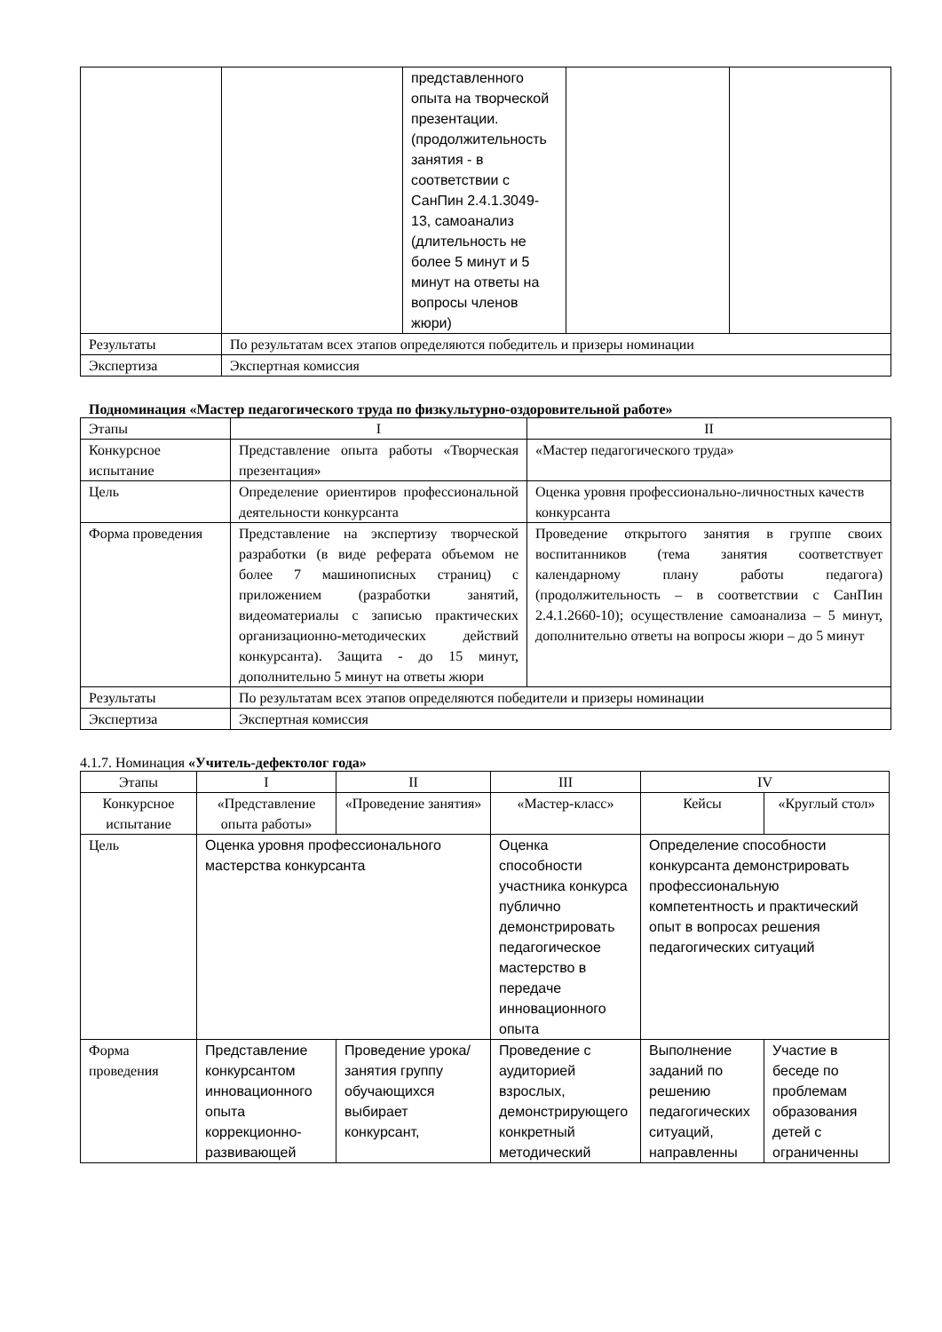| | | представленного опыта на творческой презентации. (продолжительность занятия - в соответствии с СанПин 2.4.1.3049-13, самоанализ (длительность не более 5 минут и 5 минут на ответы на вопросы членов жюри) | | |
| Результаты | По результатам всех этапов определяются победитель и призеры номинации | | | |
| Экспертиза | Экспертная комиссия | | | |
Подноминация «Мастер педагогического труда по физкультурно-оздоровительной работе»
| Этапы | I | II |
| Конкурсное испытание | Представление опыта работы «Творческая презентация» | «Мастер педагогического труда» |
| Цель | Определение ориентиров профессиональной деятельности конкурсанта | Оценка уровня профессионально-личностных качеств конкурсанта |
| Форма проведения | Представление на экспертизу творческой разработки (в виде реферата объемом не более 7 машинописных страниц) с приложением (разработки занятий, видеоматериалы с записью практических организационно-методических действий конкурсанта). Защита - до 15 минут, дополнительно 5 минут на ответы жюри | Проведение открытого занятия в группе своих воспитанников (тема занятия соответствует календарному плану работы педагога) (продолжительность – в соответствии с СанПин 2.4.1.2660-10); осуществление самоанализа – 5 минут, дополнительно ответы на вопросы жюри – до 5 минут |
| Результаты | По результатам всех этапов определяются победители и призеры номинации | |
| Экспертиза | Экспертная комиссия | |
4.1.7. Номинация «Учитель-дефектолог года»
| Этапы | I | II | III | IV | |
| Конкурсное испытание | «Представление опыта работы» | «Проведение занятия» | «Мастер-класс» | Кейсы | «Круглый стол» |
| Цель | Оценка уровня профессионального мастерства конкурсанта | | Оценка способности участника конкурса публично демонстрировать педагогическое мастерство в передаче инновационного опыта | Определение способности конкурсанта демонстрировать профессиональную компетентность и практический опыт в вопросах решения педагогических ситуаций | |
| Форма проведения | Представление конкурсантом инновационного опыта коррекционно-развивающей | Проведение урока/занятия группу обучающихся выбирает конкурсант, | Проведение с аудиторией взрослых, демонстрирующего конкретный методический | Выполнение заданий по решению педагогических ситуаций, направленны | Участие в беседе по проблемам образования детей с ограниченны |